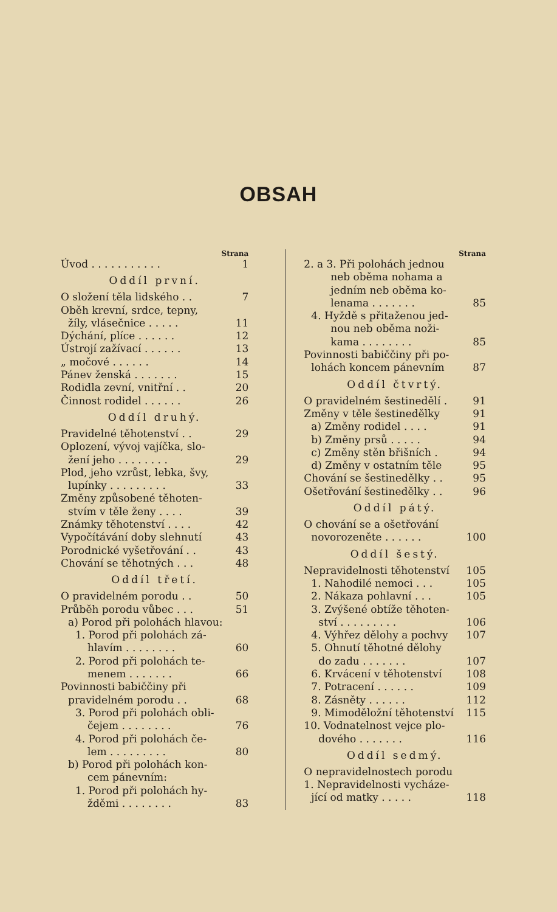OBSAH
Strana
Úvod . . . . . . . . . . . 1
Oddíl první.
O složení těla lidského . . 7
Oběh krevní, srdce, tepny,
žíly, vlásečnice . . . . . 11
Dýchání, plíce . . . . . . 12
Ústrojí zažívací . . . . . . 13
„ močové . . . . . . 14
Pánev ženská . . . . . . . 15
Rodidla zevní, vnitřní . . 20
Činnost rodidel . . . . . . 26
Oddíl druhý.
Pravidelné těhotenství . . 29
Oplození, vývoj vajíčka, slo-
žení jeho . . . . . . . . 29
Plod, jeho vzrůst, lebka, švy,
lupínky . . . . . . . . . 33
Změny způsobené těhoten-
stvím v těle ženy . . . . 39
Známky těhotenství . . . . 42
Vypočítávání doby slehnutí 43
Porodnické vyšetřování . . 43
Chování se těhotných . . . 48
Oddíl třetí.
O pravidelném porodu . . 50
Průběh porodu vůbec . . . 51
a) Porod při polohách hlavou:
1. Porod při polohách zá-
hlavím . . . . . . . . 60
2. Porod při polohách te-
menem . . . . . . . 66
Povinnosti babiččiny při
pravidelném porodu . . 68
3. Porod při polohách obli-
čejem . . . . . . . . 76
4. Porod při polohách če-
lem . . . . . . . . . 80
b) Porod při polohách kon-
cem pánevním:
1. Porod při polohách hy-
žděmi . . . . . . . . 83
Strana
2. a 3. Při polohách jednou
neb oběma nohama a
jedním neb oběma ko-
lenama . . . . . . . 85
4. Hyždě s přitaženou jed-
nou neb oběma noži-
kama . . . . . . . . 85
Povinnosti babiččiny při po-
lohách koncem pánevním 87
Oddíl čtvrtý.
O pravidelném šestinedělí . 91
Změny v těle šestinedělky 91
a) Změny rodidel . . . . 91
b) Změny prsů . . . . . 94
c) Změny stěn břišních . 94
d) Změny v ostatním těle 95
Chování se šestinedělky . . 95
Ošetřování šestinedělky . . 96
Oddíl pátý.
O chování se a ošetřování
novorozeněte . . . . . . 100
Oddíl šestý.
Nepravidelnosti těhotenství 105
1. Nahodilé nemoci . . . 105
2. Nákaza pohlavní . . . 105
3. Zvýšené obtíže těhoten-
ství . . . . . . . . . 106
4. Výhřez dělohy a pochvy 107
5. Ohnutí těhotné dělohy
do zadu . . . . . . . 107
6. Krvácení v těhotenství 108
7. Potracení . . . . . . 109
8. Zásněty . . . . . . 112
9. Mimoděložní těhotenství 115
10. Vodnatelnost vejce plo-
dového . . . . . . . 116
Oddíl sedmý.
O nepravidelnostech porodu
1. Nepravidelnosti vycháze-
jící od matky . . . . . 118